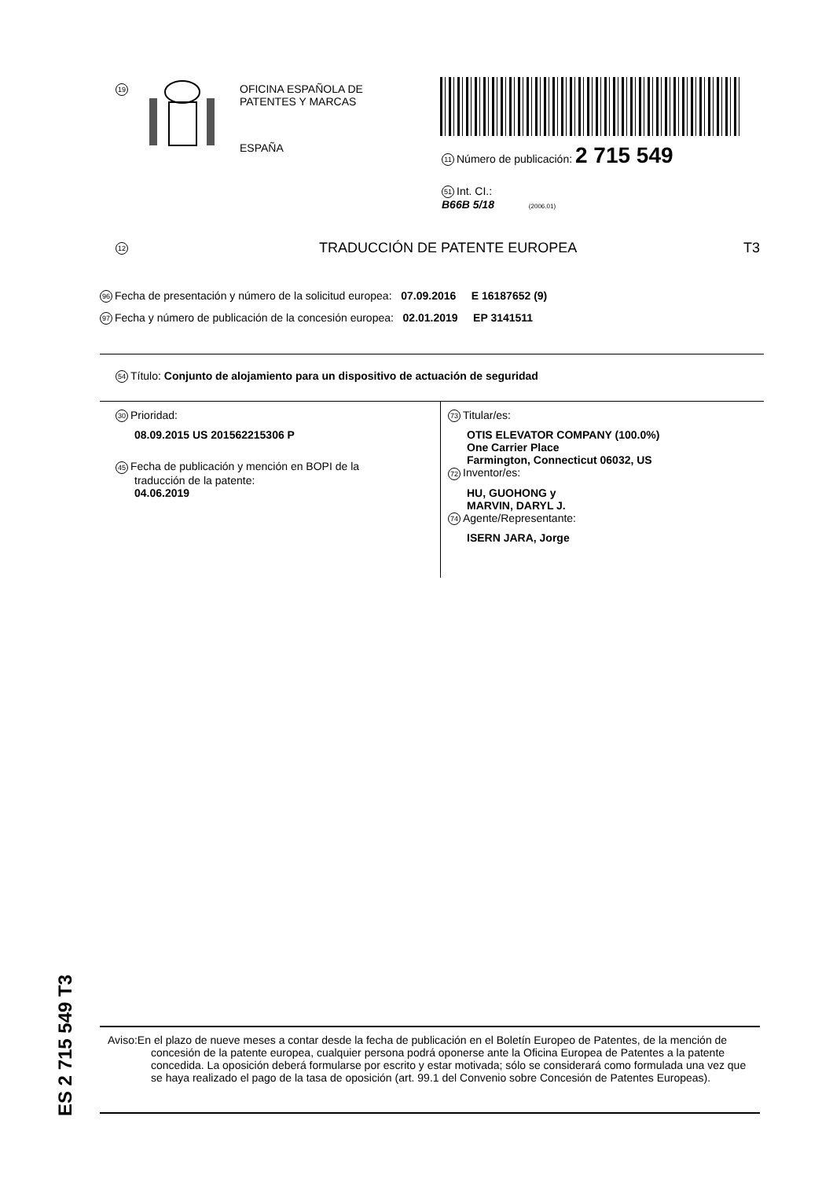19
OFICINA ESPAÑOLA DE
PATENTES Y MARCAS
ESPAÑA
11 Número de publicación: 2 715 549
51 Int. CI.:
B66B 5/18 (2006.01)
12 TRADUCCIÓN DE PATENTE EUROPEA T3
96 Fecha de presentación y número de la solicitud europea: 07.09.2016 E 16187652 (9)
97 Fecha y número de publicación de la concesión europea: 02.01.2019 EP 3141511
54 Título: Conjunto de alojamiento para un dispositivo de actuación de seguridad
30 Prioridad:
08.09.2015 US 201562215306 P
45 Fecha de publicación y mención en BOPI de la
traducción de la patente:
04.06.2019
73 Titular/es:
OTIS ELEVATOR COMPANY (100.0%)
One Carrier Place
Farmington, Connecticut 06032, US
72 Inventor/es:
HU, GUOHONG y
MARVIN, DARYL J.
74 Agente/Representante:
ISERN JARA, Jorge
ES 2 715 549 T3
Aviso:En el plazo de nueve meses a contar desde la fecha de publicación en el Boletín Europeo de Patentes, de la mención de concesión de la patente europea, cualquier persona podrá oponerse ante la Oficina Europea de Patentes a la patente concedida. La oposición deberá formularse por escrito y estar motivada; sólo se considerará como formulada una vez que se haya realizado el pago de la tasa de oposición (art. 99.1 del Convenio sobre Concesión de Patentes Europeas).